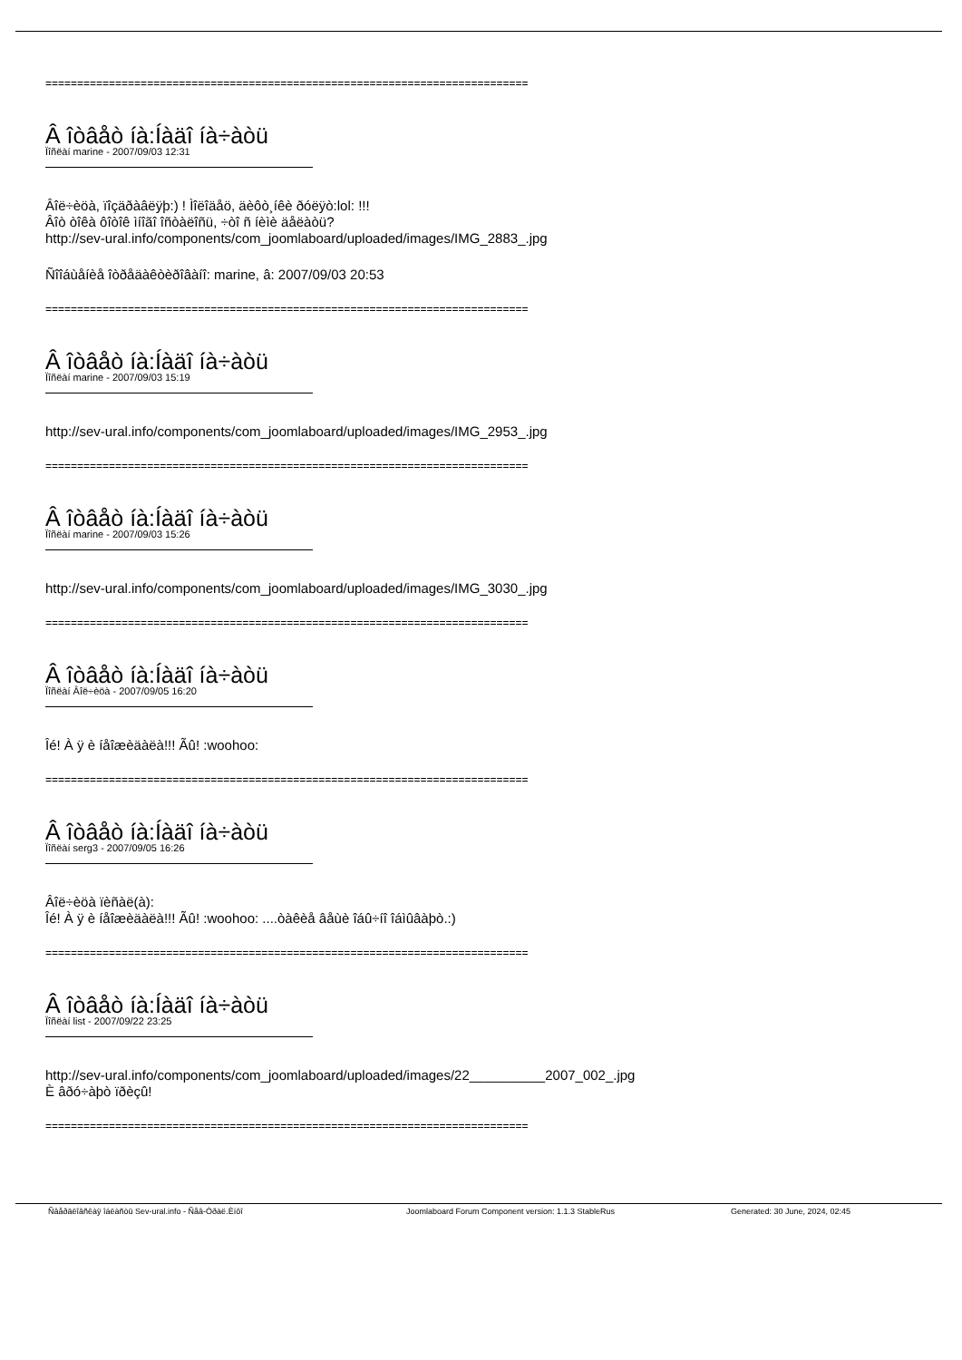============================================================================
Â îòâåò íà:Íàäî íà÷àòü
Ïîñëàí marine - 2007/09/03 12:31
Âîë÷èöà, ïîçäðàâëÿþ:) ! Ìîëîäåö, äèôò¸íêè ðóëÿò:lol: !!!
Âîò òîêà ôîòîê ìíîãî îñòàëîñü, ÷òî ñ íèìè äåëàòü?
http://sev-ural.info/components/com_joomlaboard/uploaded/images/IMG_2883_.jpg
Ñîîáùåíèå îòðåäàêòèðîâàíî: marine, â: 2007/09/03 20:53
============================================================================
Â îòâåò íà:Íàäî íà÷àòü
Ïîñëàí marine - 2007/09/03 15:19
http://sev-ural.info/components/com_joomlaboard/uploaded/images/IMG_2953_.jpg
============================================================================
Â îòâåò íà:Íàäî íà÷àòü
Ïîñëàí marine - 2007/09/03 15:26
http://sev-ural.info/components/com_joomlaboard/uploaded/images/IMG_3030_.jpg
============================================================================
Â îòâåò íà:Íàäî íà÷àòü
Ïîñëàí Âîë÷èöà - 2007/09/05 16:20
Îé! À ÿ è íåîæèäàëà!!! Ãû! :woohoo:
============================================================================
Â îòâåò íà:Íàäî íà÷àòü
Ïîñëàí serg3 - 2007/09/05 16:26
Âîë÷èöà ïèñàë(à):
Îé! À ÿ è íåîæèäàëà!!! Ãû! :woohoo: ....òàêèå âåùè îáû÷íî îáìûâàþò.:)
============================================================================
Â îòâåò íà:Íàäî íà÷àòü
Ïîñëàí list - 2007/09/22 23:25
http://sev-ural.info/components/com_joomlaboard/uploaded/images/22__________2007_002_.jpg
È âðó÷àþò ïðèçû!
============================================================================
Ñâåðäëîâñêàÿ îáëàñòü Sev-ural.info - Ñåâ-Óðàë.Èíôî Joomlaboard Forum Component version: 1.1.3 StableRus Generated: 30 June, 2024, 02:45